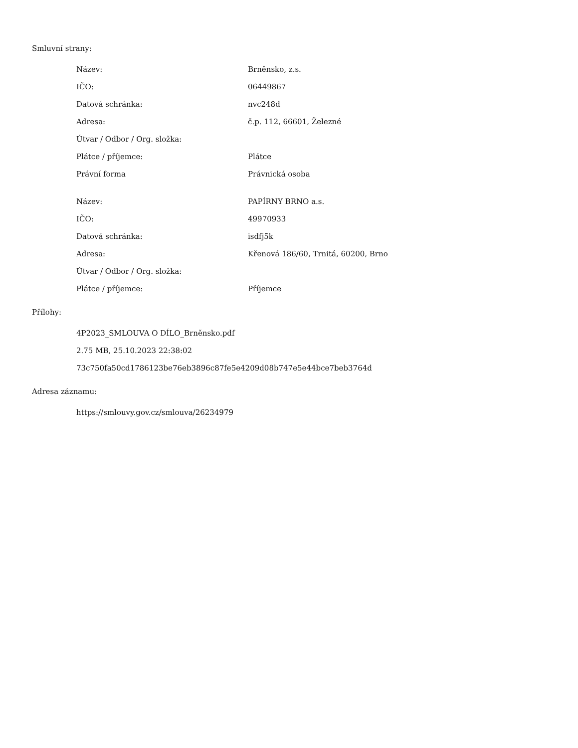Smluvní strany:
| Název: | Brněnsko, z.s. |
| IČO: | 06449867 |
| Datová schránka: | nvc248d |
| Adresa: | č.p. 112, 66601, Železné |
| Útvar / Odbor / Org. složka: | |
| Plátce / příjemce: | Plátce |
| Právní forma | Právnická osoba |
| Název: | PAPÍRNY BRNO a.s. |
| IČO: | 49970933 |
| Datová schránka: | isdfj5k |
| Adresa: | Křenová 186/60, Trnitá, 60200, Brno |
| Útvar / Odbor / Org. složka: | |
| Plátce / příjemce: | Příjemce |
Přílohy:
4P2023_SMLOUVA O DÍLO_Brněnsko.pdf
2.75 MB, 25.10.2023 22:38:02
73c750fa50cd1786123be76eb3896c87fe5e4209d08b747e5e44bce7beb3764d
Adresa záznamu:
https://smlouvy.gov.cz/smlouva/26234979